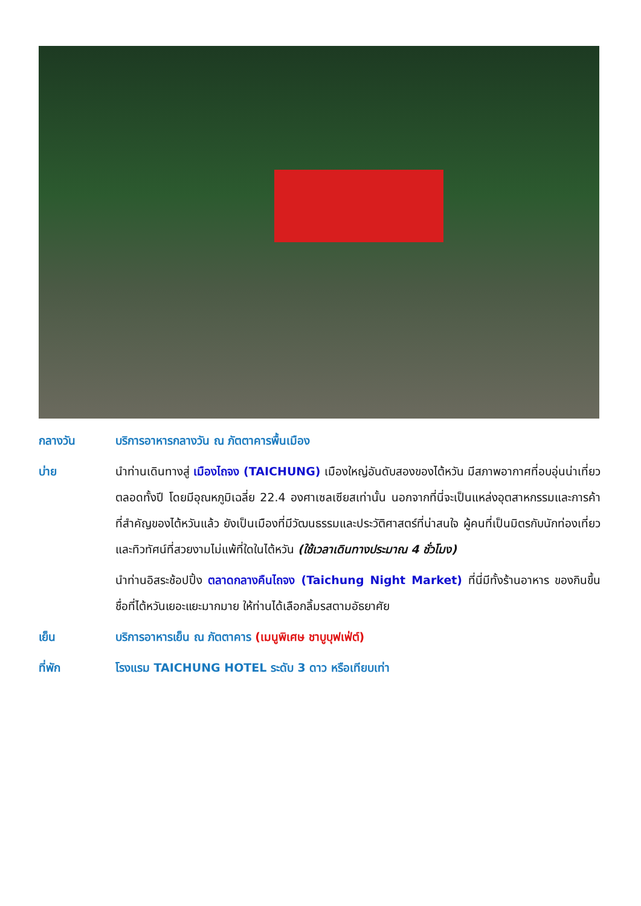กลางวัน บริการอาหารกลางวัน ณ ภัตตาคารพื้นเมือง
บ่าย นำท่านเดินทางสู่ เมืองไถจง (TAICHUNG) เมืองใหญ่อันดับสองของไต้หวัน มีสภาพอากาศที่อบอุ่นน่าเที่ยวตลอดทั้งปี โดยมีอุณหภูมิเฉลี่ย 22.4 องศาเซลเซียสเท่านั้น นอกจากที่นี่จะเป็นแหล่งอุตสาหกรรมและการค้าที่สำคัญของไต้หวันแล้ว ยังเป็นเมืองที่มีวัฒนธรรมและประวัติศาสตร์ที่น่าสนใจ ผู้คนที่เป็นมิตรกับนักท่องเที่ยว และทิวทัศน์ที่สวยงามไม่แพ้ที่ใดในไต้หวัน (ใช้เวลาเดินทางประมาณ 4 ชั่วโมง)
นำท่านอิสระช้อปปิ้ง ตลาดกลางคืนไถจง (Taichung Night Market) ที่นี่มีทั้งร้านอาหาร ของกินขึ้นชื่อที่ไต้หวันเยอะแยะมากมาย ให้ท่านได้เลือกลิ้มรสตามอัธยาศัย
เย็น บริการอาหารเย็น ณ ภัตตาคาร (เมนูพิเศษ ชาบูบุฟเฟ่ต์)
ที่พัก โรงแรม TAICHUNG HOTEL ระดับ 3 ดาว หรือเทียบเท่า